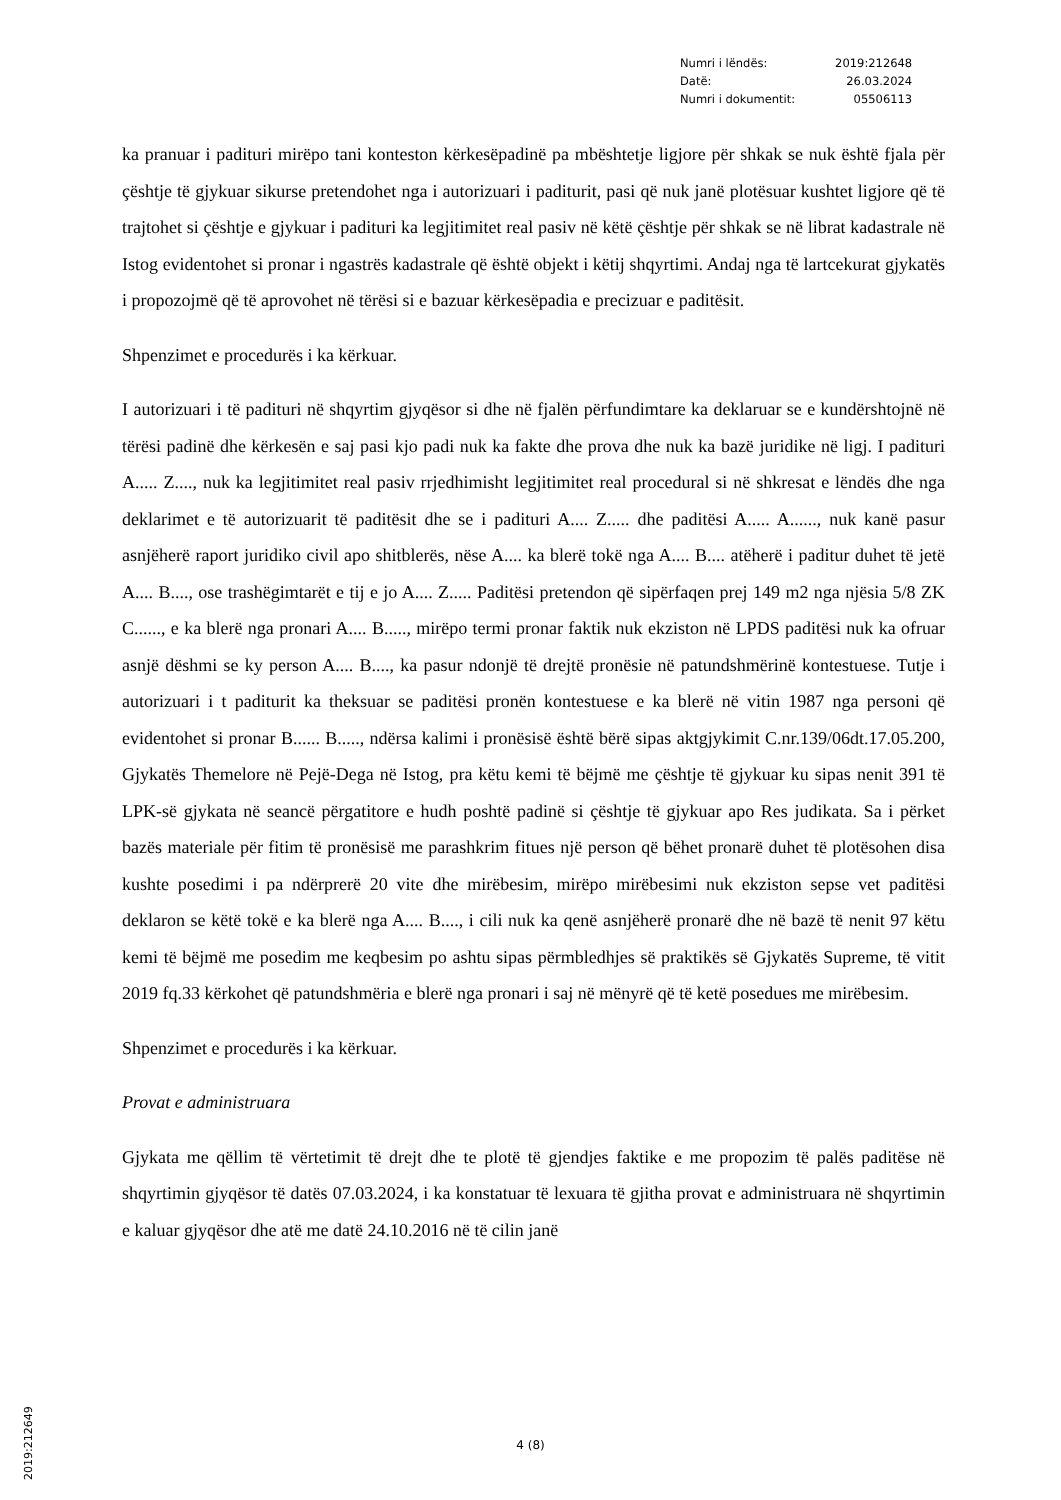| Numri i lëndës: | 2019:212648 |
| Datë: | 26.03.2024 |
| Numri i dokumentit: | 05506113 |
ka pranuar i paditurі mirëpo tani konteston kërkesëpadinë pa mbështetje ligjore për shkak se nuk është fjala për çështje të gjykuar sikurse pretendohet nga i autorizuari i paditurit, pasi që nuk janë plotësuar kushtet ligjore që të trajtohet si çështje e gjykuar i padituri ka legjitimitet real pasiv në këtë çështje për shkak se në librat kadastrale në Istog evidentohet si pronar i ngastrës kadastrale që është objekt i këtij shqyrtimi. Andaj nga të lartcekurat gjykatës i propozojmë që të aprovohet në tërësi si e bazuar kërkesëpadia e precizuar e paditësit.
Shpenzimet e procedurës i ka kërkuar.
I autorizuari i të padituri në shqyrtim gjyqësor si dhe në fjalën përfundimtare ka deklaruar se e kundërshtojnë në tërësi padinë dhe kërkesën e saj pasi kjo padi nuk ka fakte dhe prova dhe nuk ka bazë juridike në ligj. I padituri A..... Z...., nuk ka legjitimitet real pasiv rrjedhimisht legjitimitet real procedural si në shkresat e lëndës dhe nga deklarimet e të autorizuarit të paditësit dhe se i padituri A.... Z..... dhe paditësi A..... A......, nuk kanë pasur asnjëherë raport juridiko civil apo shitblerës, nëse A.... ka blerë tokë nga A.... B.... atëherë i paditur duhet të jetë A.... B...., ose trashëgimtarët e tij e jo A.... Z..... Paditësi pretendon që sipërfaqen prej 149 m2 nga njësia 5/8 ZK C......, e ka blerë nga pronari A.... B....., mirëpo termi pronar faktik nuk ekziston në LPDS paditësi nuk ka ofruar asnjë dëshmi se ky person A.... B...., ka pasur ndonjë të drejtë pronësie në patundshmërinë kontestuese. Tutje i autorizuari i t paditurit ka theksuar se paditësi pronën kontestuese e ka blerë në vitin 1987 nga personi që evidentohet si pronar B...... B....., ndërsa kalimi i pronësisë është bërë sipas aktgjykimit C.nr.139/06dt.17.05.200, Gjykatës Themelore në Pejë-Dega në Istog, pra këtu kemi të bëjmë me çështje të gjykuar ku sipas nenit 391 të LPK-së gjykata në seancë përgatitore e hudh poshtë padinë si çështje të gjykuar apo Res judikata. Sa i përket bazës materiale për fitim të pronësisë me parashkrim fitues një person që bëhet pronarë duhet të plotësohen disa kushte posedimi i pa ndërprerë 20 vite dhe mirëbesim, mirëpo mirëbesimi nuk ekziston sepse vet paditësi deklaron se këtë tokë e ka blerë nga A.... B...., i cili nuk ka qenë asnjëherë pronarë dhe në bazë të nenit 97 këtu kemi të bëjmë me posedim me keqbesim po ashtu sipas përmbledhjes së praktikës së Gjykatës Supreme, të vitit 2019 fq.33 kërkohet që patundshmëria e blerë nga pronari i saj në mënyrë që të ketë posedues me mirëbesim.
Shpenzimet e procedurës i ka kërkuar.
Provat e administruara
Gjykata me qëllim të vërtetimit të drejt dhe te plotë të gjendjes faktike e me propozim të palës paditëse në shqyrtimin gjyqësor të datës 07.03.2024, i ka konstatuar të lexuara të gjitha provat e administruara në shqyrtimin e kaluar gjyqësor dhe atë me datë 24.10.2016 në të cilin janë
2019:212649
4 (8)